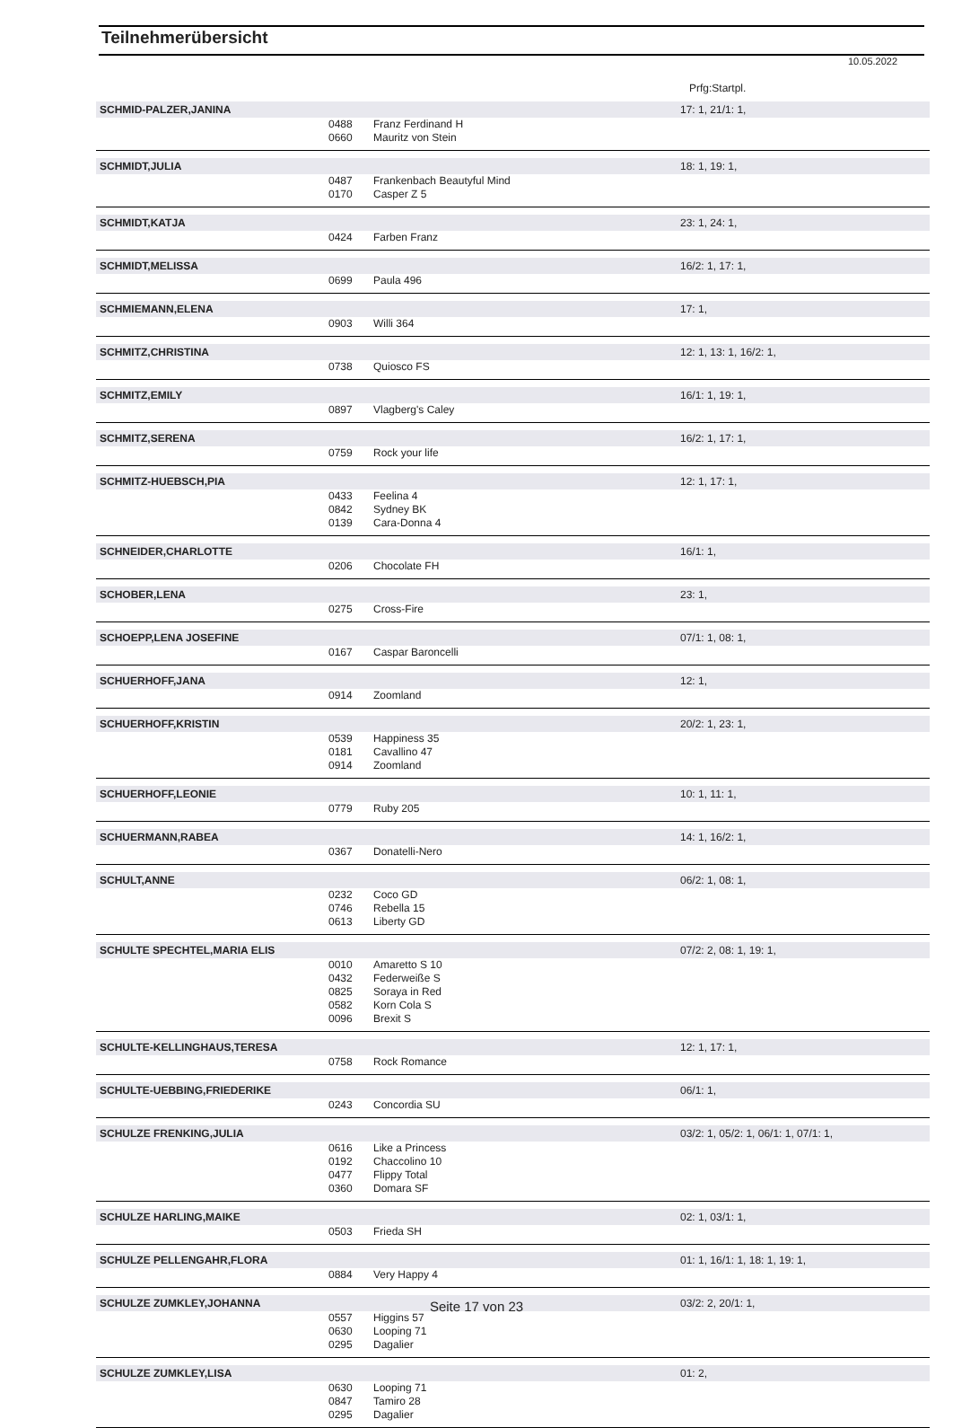Teilnehmerübersicht
10.05.2022
Prfg:Startpl.
| SCHMID-PALZER,JANINA | | | 17: 1, 21/1: 1, |
| | 0488 | Franz Ferdinand H | |
| | 0660 | Mauritz von Stein | |
| SCHMIDT,JULIA | | | 18: 1, 19: 1, |
| | 0487 | Frankenbach Beautyful Mind | |
| | 0170 | Casper Z 5 | |
| SCHMIDT,KATJA | | | 23: 1, 24: 1, |
| | 0424 | Farben Franz | |
| SCHMIDT,MELISSA | | | 16/2: 1, 17: 1, |
| | 0699 | Paula 496 | |
| SCHMIEMANN,ELENA | | | 17: 1, |
| | 0903 | Willi 364 | |
| SCHMITZ,CHRISTINA | | | 12: 1, 13: 1, 16/2: 1, |
| | 0738 | Quiosco FS | |
| SCHMITZ,EMILY | | | 16/1: 1, 19: 1, |
| | 0897 | Vlagberg's Caley | |
| SCHMITZ,SERENA | | | 16/2: 1, 17: 1, |
| | 0759 | Rock your life | |
| SCHMITZ-HUEBSCH,PIA | | | 12: 1, 17: 1, |
| | 0433 | Feelina 4 | |
| | 0842 | Sydney BK | |
| | 0139 | Cara-Donna 4 | |
| SCHNEIDER,CHARLOTTE | | | 16/1: 1, |
| | 0206 | Chocolate FH | |
| SCHOBER,LENA | | | 23: 1, |
| | 0275 | Cross-Fire | |
| SCHOEPP,LENA JOSEFINE | | | 07/1: 1, 08: 1, |
| | 0167 | Caspar Baroncelli | |
| SCHUERHOFF,JANA | | | 12: 1, |
| | 0914 | Zoomland | |
| SCHUERHOFF,KRISTIN | | | 20/2: 1, 23: 1, |
| | 0539 | Happiness 35 | |
| | 0181 | Cavallino 47 | |
| | 0914 | Zoomland | |
| SCHUERHOFF,LEONIE | | | 10: 1, 11: 1, |
| | 0779 | Ruby 205 | |
| SCHUERMANN,RABEA | | | 14: 1, 16/2: 1, |
| | 0367 | Donatelli-Nero | |
| SCHULT,ANNE | | | 06/2: 1, 08: 1, |
| | 0232 | Coco GD | |
| | 0746 | Rebella 15 | |
| | 0613 | Liberty GD | |
| SCHULTE SPECHTEL,MARIA ELIS | | | 07/2: 2, 08: 1, 19: 1, |
| | 0010 | Amaretto S 10 | |
| | 0432 | Federweiße S | |
| | 0825 | Soraya in Red | |
| | 0582 | Korn Cola S | |
| | 0096 | Brexit S | |
| SCHULTE-KELLINGHAUS,TERESA | | | 12: 1, 17: 1, |
| | 0758 | Rock Romance | |
| SCHULTE-UEBBING,FRIEDERIKE | | | 06/1: 1, |
| | 0243 | Concordia SU | |
| SCHULZE FRENKING,JULIA | | | 03/2: 1, 05/2: 1, 06/1: 1, 07/1: 1, |
| | 0616 | Like a Princess | |
| | 0192 | Chaccolino 10 | |
| | 0477 | Flippy Total | |
| | 0360 | Domara SF | |
| SCHULZE HARLING,MAIKE | | | 02: 1, 03/1: 1, |
| | 0503 | Frieda SH | |
| SCHULZE PELLENGAHR,FLORA | | | 01: 1, 16/1: 1, 18: 1, 19: 1, |
| | 0884 | Very Happy 4 | |
| SCHULZE ZUMKLEY,JOHANNA | | | 03/2: 2, 20/1: 1, |
| | 0557 | Higgins 57 | |
| | 0630 | Looping 71 | |
| | 0295 | Dagalier | |
| SCHULZE ZUMKLEY,LISA | | | 01: 2, |
| | 0630 | Looping 71 | |
| | 0847 | Tamiro 28 | |
| | 0295 | Dagalier | |
Seite 17 von 23